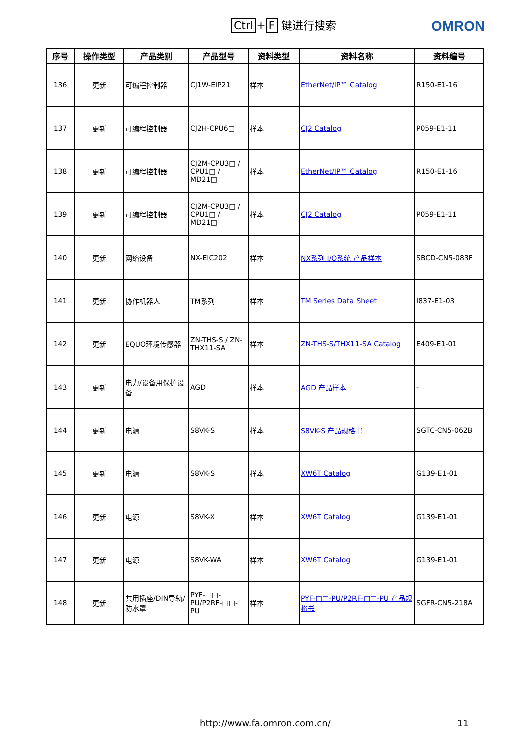Ctrl + F 键进行搜索 OMRON
| 序号 | 操作类型 | 产品类别 | 产品型号 | 资料类型 | 资料名称 | 资料编号 |
| --- | --- | --- | --- | --- | --- | --- |
| 136 | 更新 | 可编程控制器 | CJ1W-EIP21 | 样本 | EtherNet/IP™ Catalog | R150-E1-16 |
| 137 | 更新 | 可编程控制器 | CJ2H-CPU6□ | 样本 | CJ2 Catalog | P059-E1-11 |
| 138 | 更新 | 可编程控制器 | CJ2M-CPU3□ / CPU1□ / MD21□ | 样本 | EtherNet/IP™ Catalog | R150-E1-16 |
| 139 | 更新 | 可编程控制器 | CJ2M-CPU3□ / CPU1□ / MD21□ | 样本 | CJ2 Catalog | P059-E1-11 |
| 140 | 更新 | 网络设备 | NX-EIC202 | 样本 | NX系列 I/O系统 产品样本 | SBCD-CN5-083F |
| 141 | 更新 | 协作机器人 | TM系列 | 样本 | TM Series Data Sheet | I837-E1-03 |
| 142 | 更新 | EQUO环境传感器 | ZN-THS-S / ZN-THX11-SA | 样本 | ZN-THS-S/THX11-SA Catalog | E409-E1-01 |
| 143 | 更新 | 电力/设备用保护设备 | AGD | 样本 | AGD 产品样本 | - |
| 144 | 更新 | 电源 | S8VK-S | 样本 | S8VK-S 产品规格书 | SGTC-CN5-062B |
| 145 | 更新 | 电源 | S8VK-S | 样本 | XW6T Catalog | G139-E1-01 |
| 146 | 更新 | 电源 | S8VK-X | 样本 | XW6T Catalog | G139-E1-01 |
| 147 | 更新 | 电源 | S8VK-WA | 样本 | XW6T Catalog | G139-E1-01 |
| 148 | 更新 | 共用插座/DIN导轨/防水罩 | PYF-□□-PU/P2RF-□□-PU | 样本 | PYF-□□-PU/P2RF-□□-PU 产品规格书 | SGFR-CN5-218A |
http://www.fa.omron.com.cn/ 11